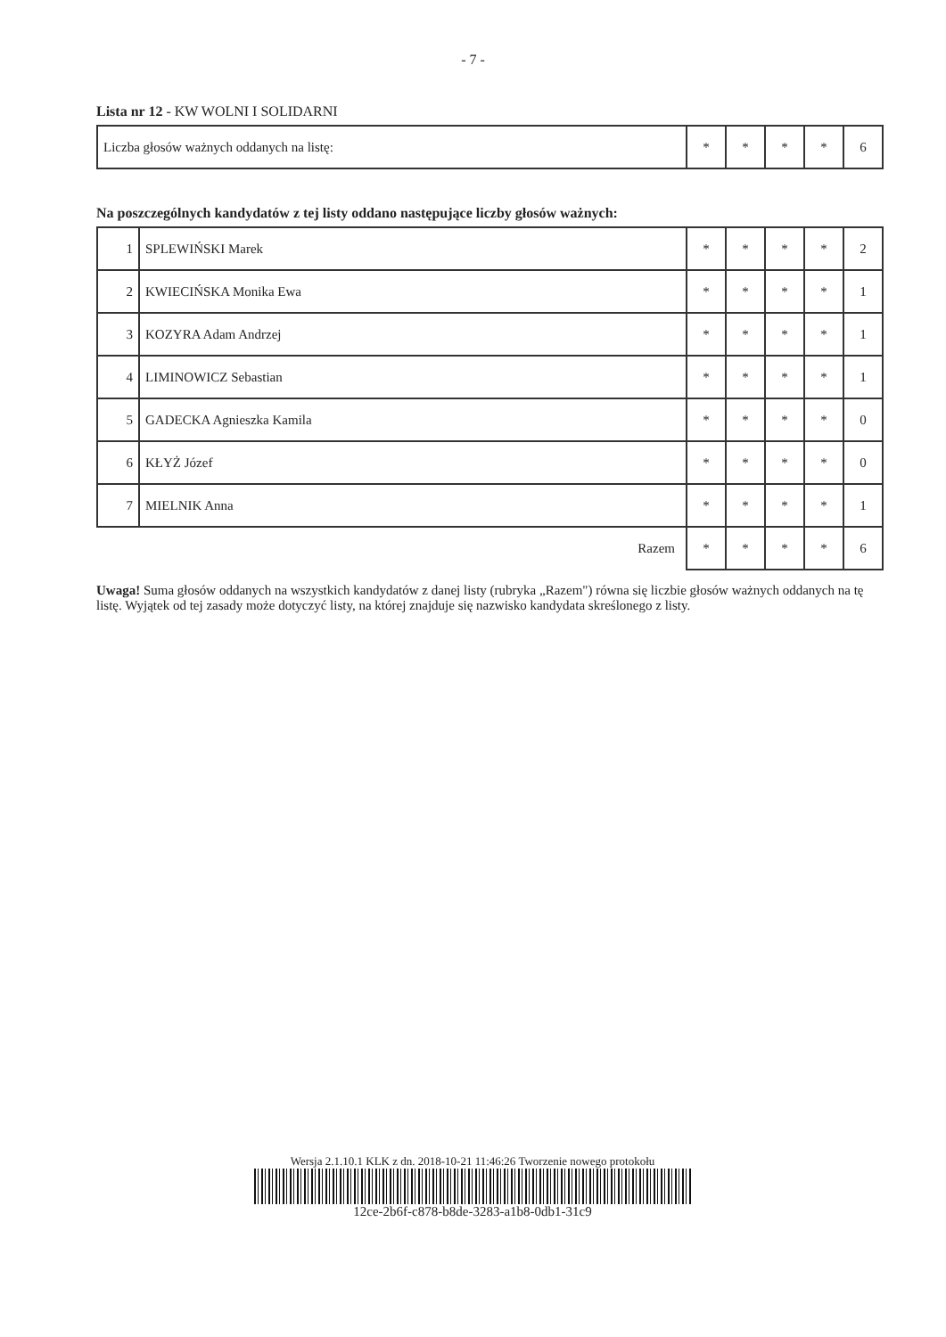- 7 -
Lista nr 12 - KW WOLNI I SOLIDARNI
| Liczba głosów ważnych oddanych na listę: | * | * | * | * | 6 |
Na poszczególnych kandydatów z tej listy oddano następujące liczby głosów ważnych:
| 1 | SPLEWIŃSKI Marek | * | * | * | * | 2 |
| 2 | KWIECIŃSKA Monika Ewa | * | * | * | * | 1 |
| 3 | KOZYRA Adam Andrzej | * | * | * | * | 1 |
| 4 | LIMINOWICZ Sebastian | * | * | * | * | 1 |
| 5 | GADECKA Agnieszka Kamila | * | * | * | * | 0 |
| 6 | KŁYŻ Józef | * | * | * | * | 0 |
| 7 | MIELNIK Anna | * | * | * | * | 1 |
| Razem | | * | * | * | * | 6 |
Uwaga! Suma głosów oddanych na wszystkich kandydatów z danej listy (rubryka „Razem") równa się liczbie głosów ważnych oddanych na tę listę. Wyjątek od tej zasady może dotyczyć listy, na której znajduje się nazwisko kandydata skreślonego z listy.
Wersja 2.1.10.1 KLK z dn. 2018-10-21 11:46:26 Tworzenie nowego protokołu
12ce-2b6f-c878-b8de-3283-a1b8-0db1-31c9